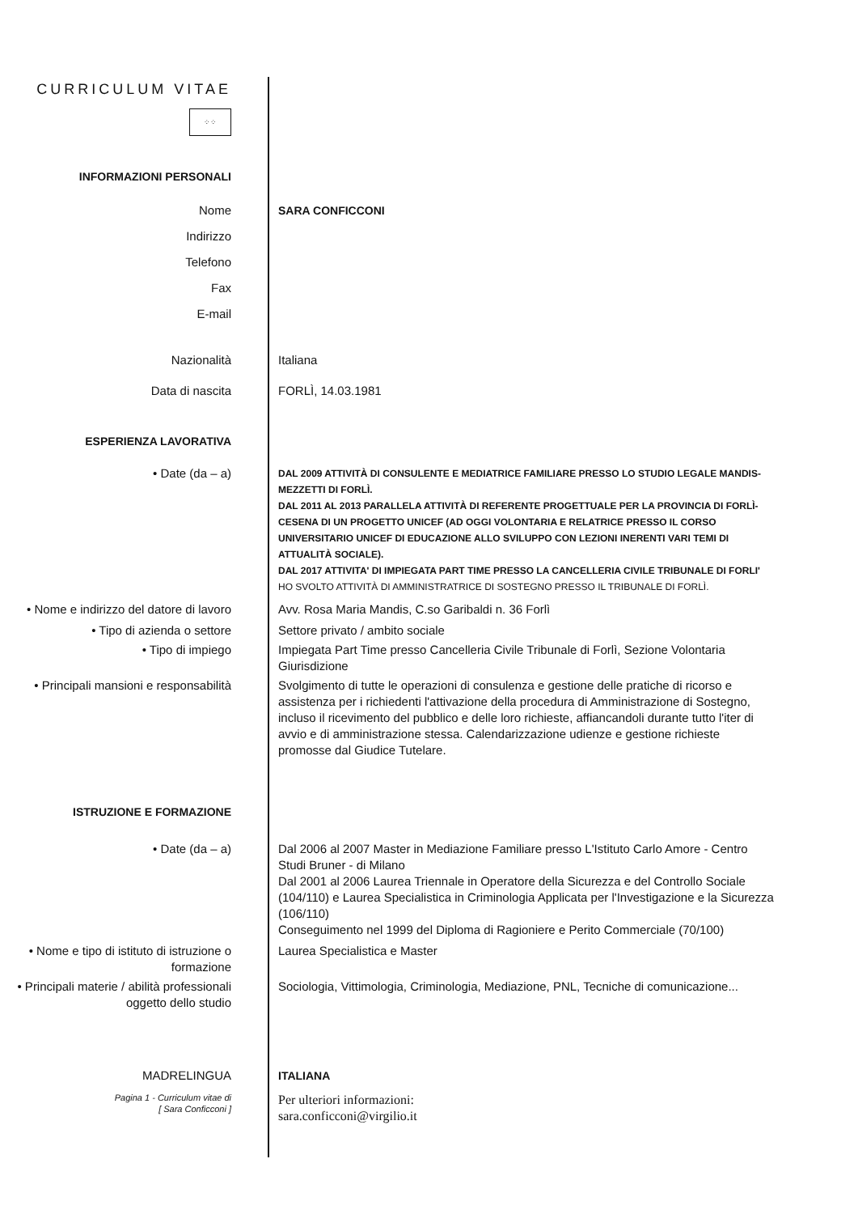CURRICULUM VITAE
⁘⁘
INFORMAZIONI PERSONALI
Nome SARA CONFICCONI
Indirizzo
Telefono
Fax
E-mail
Nazionalità Italiana
Data di nascita FORLÌ, 14.03.1981
ESPERIENZA LAVORATIVA
• Date (da – a)
DAL 2009 ATTIVITÀ DI CONSULENTE E MEDIATRICE FAMILIARE PRESSO LO STUDIO LEGALE MANDIS-MEZZETTI DI FORLÌ.
DAL 2011 AL 2013 PARALLELA ATTIVITÀ DI REFERENTE PROGETTUALE PER LA PROVINCIA DI FORLÌ-CESENA DI UN PROGETTO UNICEF (AD OGGI VOLONTARIA E RELATRICE PRESSO IL CORSO UNIVERSITARIO UNICEF DI EDUCAZIONE ALLO SVILUPPO CON LEZIONI INERENTI VARI TEMI DI ATTUALITÀ SOCIALE).
DAL 2017 ATTIVITA' DI IMPIEGATA PART TIME PRESSO LA CANCELLERIA CIVILE TRIBUNALE DI FORLI'
HO SVOLTO ATTIVITÀ DI AMMINISTRATRICE DI SOSTEGNO PRESSO IL TRIBUNALE DI FORLÌ.
• Nome e indirizzo del datore di lavoro
Avv. Rosa Maria Mandis, C.so Garibaldi n. 36 Forlì
• Tipo di azienda o settore Settore privato / ambito sociale
• Tipo di impiego Impiegata Part Time presso Cancelleria Civile Tribunale di Forlì, Sezione Volontaria Giurisdizione
• Principali mansioni e responsabilità
Svolgimento di tutte le operazioni di consulenza e gestione delle pratiche di ricorso e assistenza per i richiedenti l'attivazione della procedura di Amministrazione di Sostegno, incluso il ricevimento del pubblico e delle loro richieste, affiancandoli durante tutto l'iter di avvio e di amministrazione stessa. Calendarizzazione udienze e gestione richieste promosse dal Giudice Tutelare.
ISTRUZIONE E FORMAZIONE
• Date (da – a) Dal 2006 al 2007 Master in Mediazione Familiare presso L'Istituto Carlo Amore - Centro Studi Bruner - di Milano
Dal 2001 al 2006 Laurea Triennale in Operatore della Sicurezza e del Controllo Sociale (104/110) e Laurea Specialistica in Criminologia Applicata per l'Investigazione e la Sicurezza (106/110)
Conseguimento nel 1999 del Diploma di Ragioniere e Perito Commerciale (70/100)
• Nome e tipo di istituto di istruzione o formazione
Laurea Specialistica e Master
• Principali materie / abilità professionali oggetto dello studio
Sociologia, Vittimologia, Criminologia, Mediazione, PNL, Tecniche di comunicazione...
MADRELINGUA ITALIANA
Pagina 1 - Curriculum vitae di
[ Sara Conficconi ]
Per ulteriori informazioni:
sara.conficconi@virgilio.it